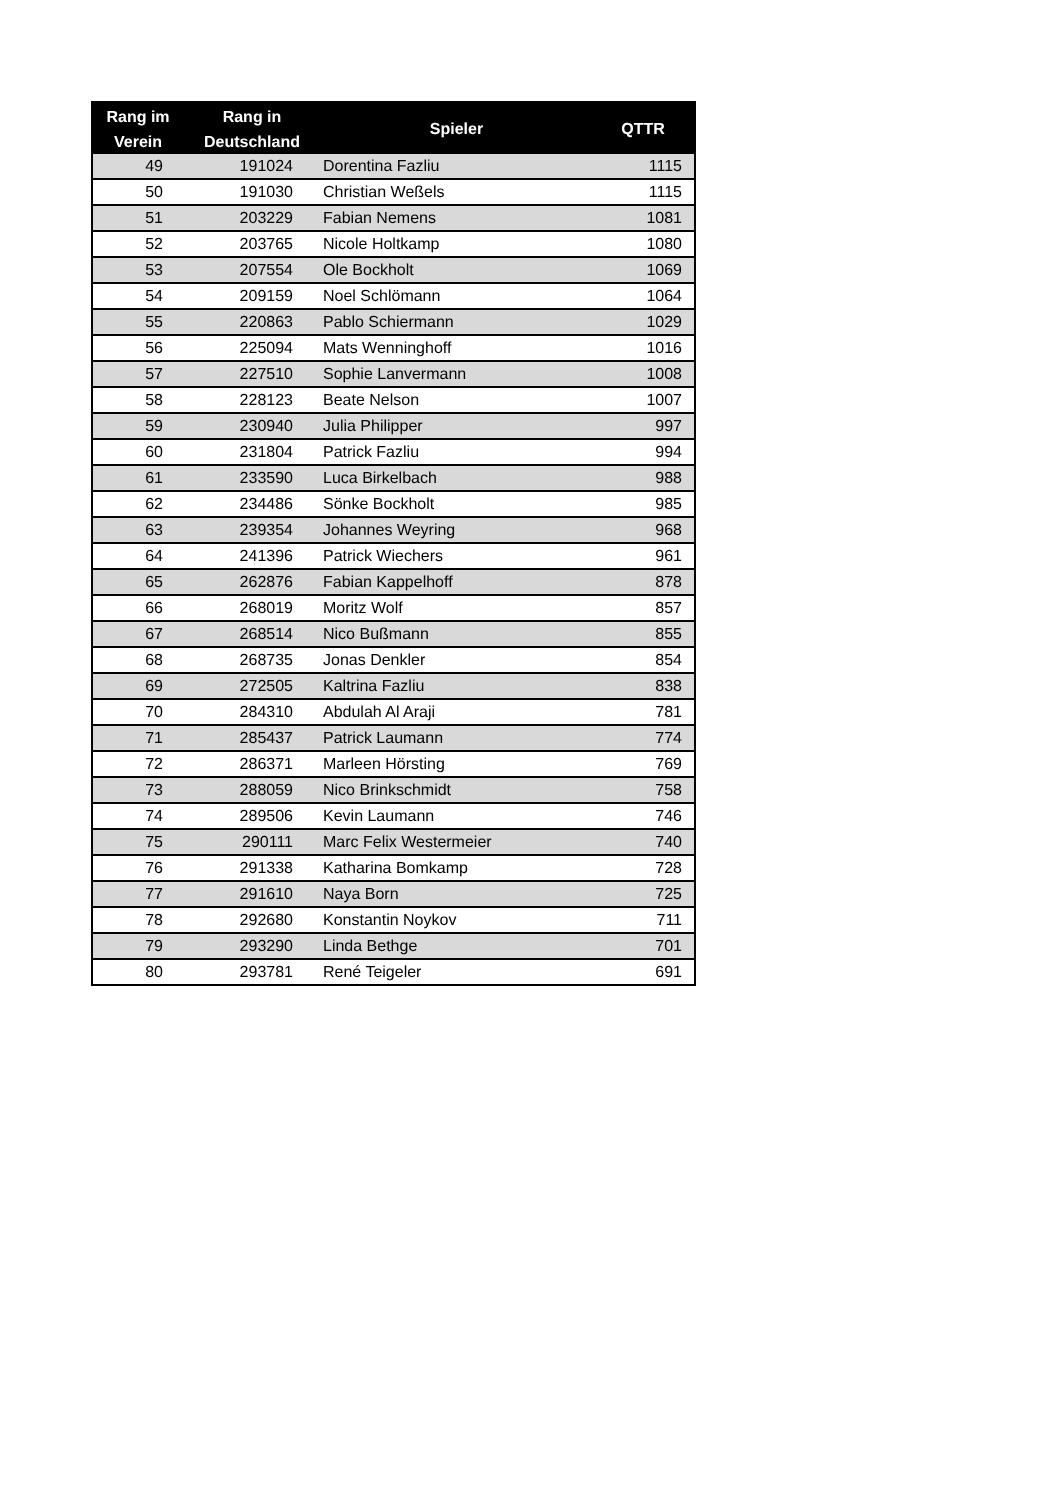| Rang im Verein | Rang in Deutschland | Spieler | QTTR |
| --- | --- | --- | --- |
| 49 | 191024 | Dorentina Fazliu | 1115 |
| 50 | 191030 | Christian Weßels | 1115 |
| 51 | 203229 | Fabian Nemens | 1081 |
| 52 | 203765 | Nicole Holtkamp | 1080 |
| 53 | 207554 | Ole Bockholt | 1069 |
| 54 | 209159 | Noel Schlömann | 1064 |
| 55 | 220863 | Pablo Schiermann | 1029 |
| 56 | 225094 | Mats Wenninghoff | 1016 |
| 57 | 227510 | Sophie Lanvermann | 1008 |
| 58 | 228123 | Beate Nelson | 1007 |
| 59 | 230940 | Julia Philipper | 997 |
| 60 | 231804 | Patrick Fazliu | 994 |
| 61 | 233590 | Luca Birkelbach | 988 |
| 62 | 234486 | Sönke Bockholt | 985 |
| 63 | 239354 | Johannes Weyring | 968 |
| 64 | 241396 | Patrick Wiechers | 961 |
| 65 | 262876 | Fabian Kappelhoff | 878 |
| 66 | 268019 | Moritz Wolf | 857 |
| 67 | 268514 | Nico Bußmann | 855 |
| 68 | 268735 | Jonas Denkler | 854 |
| 69 | 272505 | Kaltrina Fazliu | 838 |
| 70 | 284310 | Abdulah Al Araji | 781 |
| 71 | 285437 | Patrick Laumann | 774 |
| 72 | 286371 | Marleen Hörsting | 769 |
| 73 | 288059 | Nico Brinkschmidt | 758 |
| 74 | 289506 | Kevin Laumann | 746 |
| 75 | 290111 | Marc Felix Westermeier | 740 |
| 76 | 291338 | Katharina Bomkamp | 728 |
| 77 | 291610 | Naya Born | 725 |
| 78 | 292680 | Konstantin Noykov | 711 |
| 79 | 293290 | Linda Bethge | 701 |
| 80 | 293781 | René Teigeler | 691 |